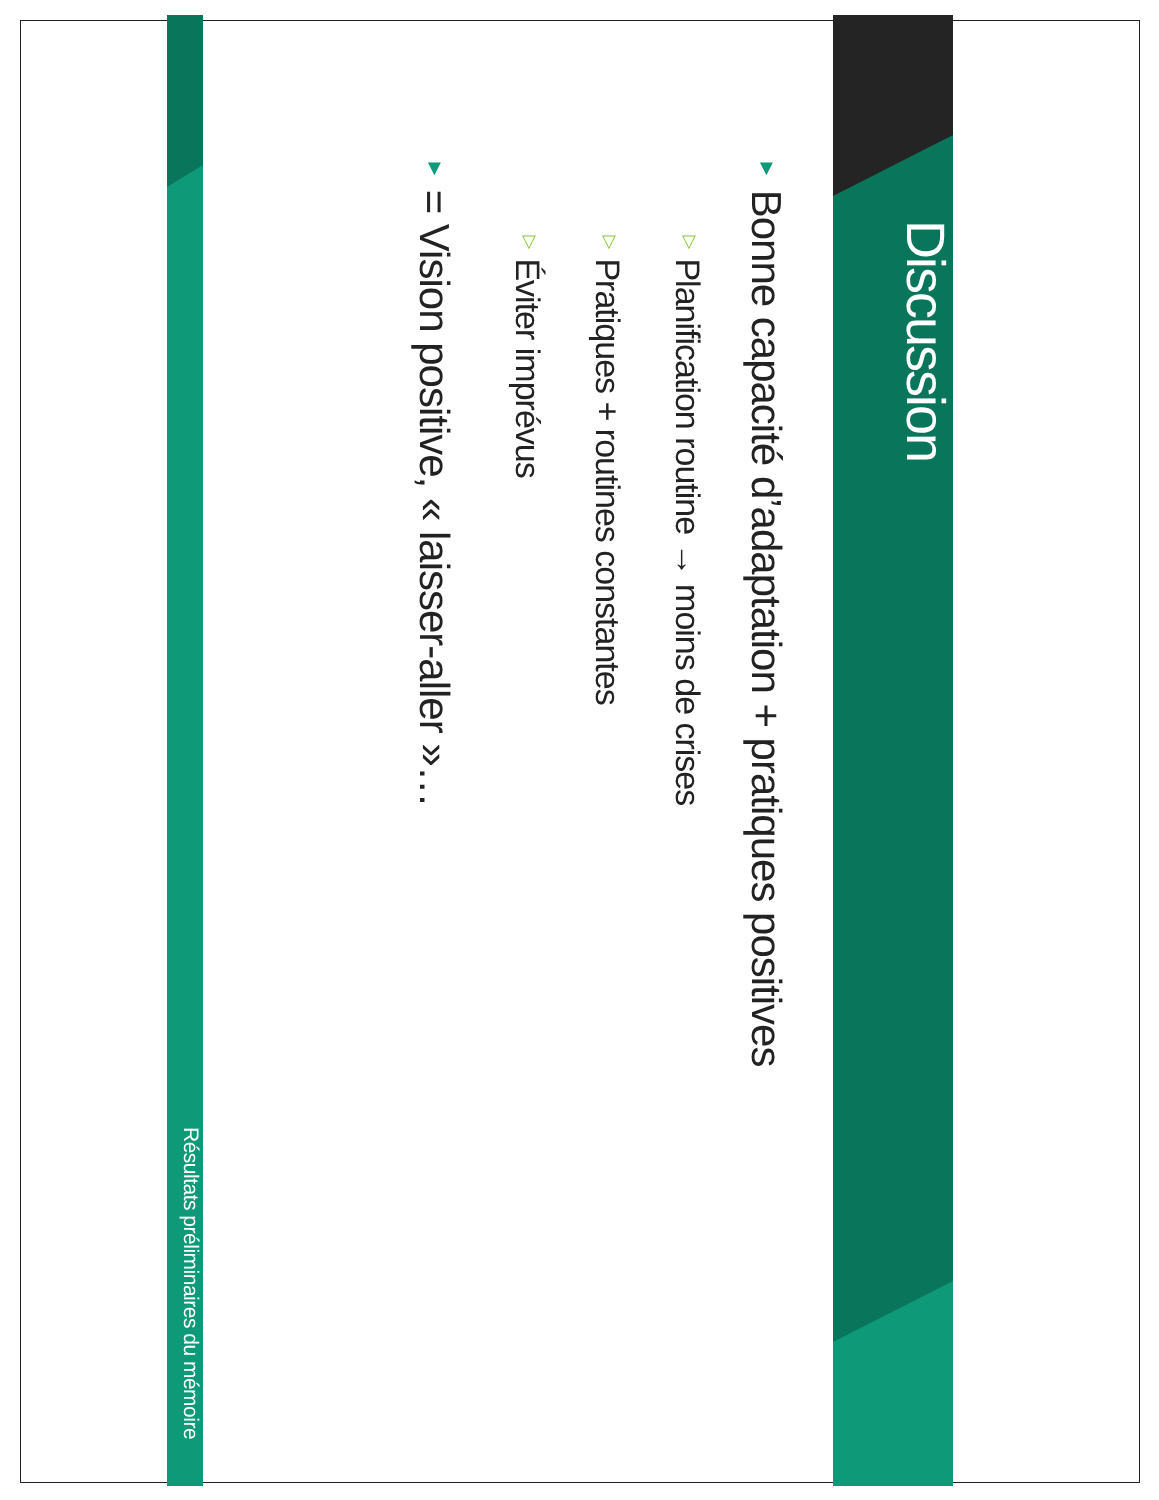Discussion
▼ Bonne capacité d’adaptation + pratiques positives
▽ Planification routine → moins de crises
▽ Pratiques + routines constantes
▽ Éviter imprévus
▼ = Vision positive, « laisser-aller »…
Résultats préliminaires du mémoire